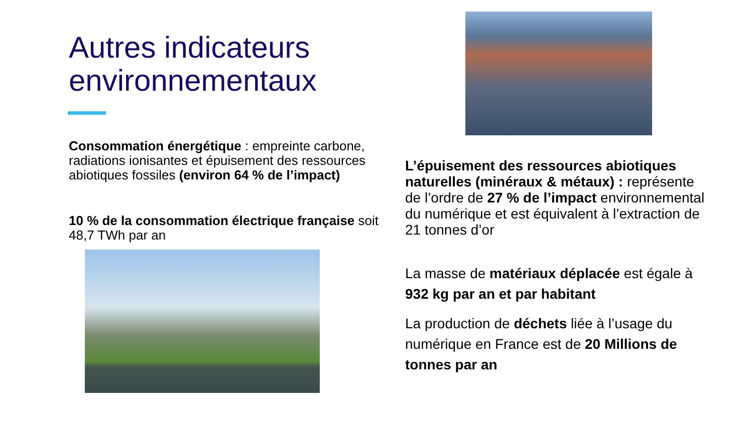Autres indicateurs environnementaux
Consommation énergétique : empreinte carbone, radiations ionisantes et épuisement des ressources abiotiques fossiles (environ 64 % de l’impact)
10 % de la consommation électrique française soit 48,7 TWh par an
L’épuisement des ressources abiotiques naturelles (minéraux & métaux) : représente de l’ordre de 27 % de l’impact environnemental du numérique et est équivalent à l’extraction de 21 tonnes d’or
La masse de matériaux déplacée est égale à 932 kg par an et par habitant
La production de déchets liée à l’usage du numérique en France est de 20 Millions de tonnes par an